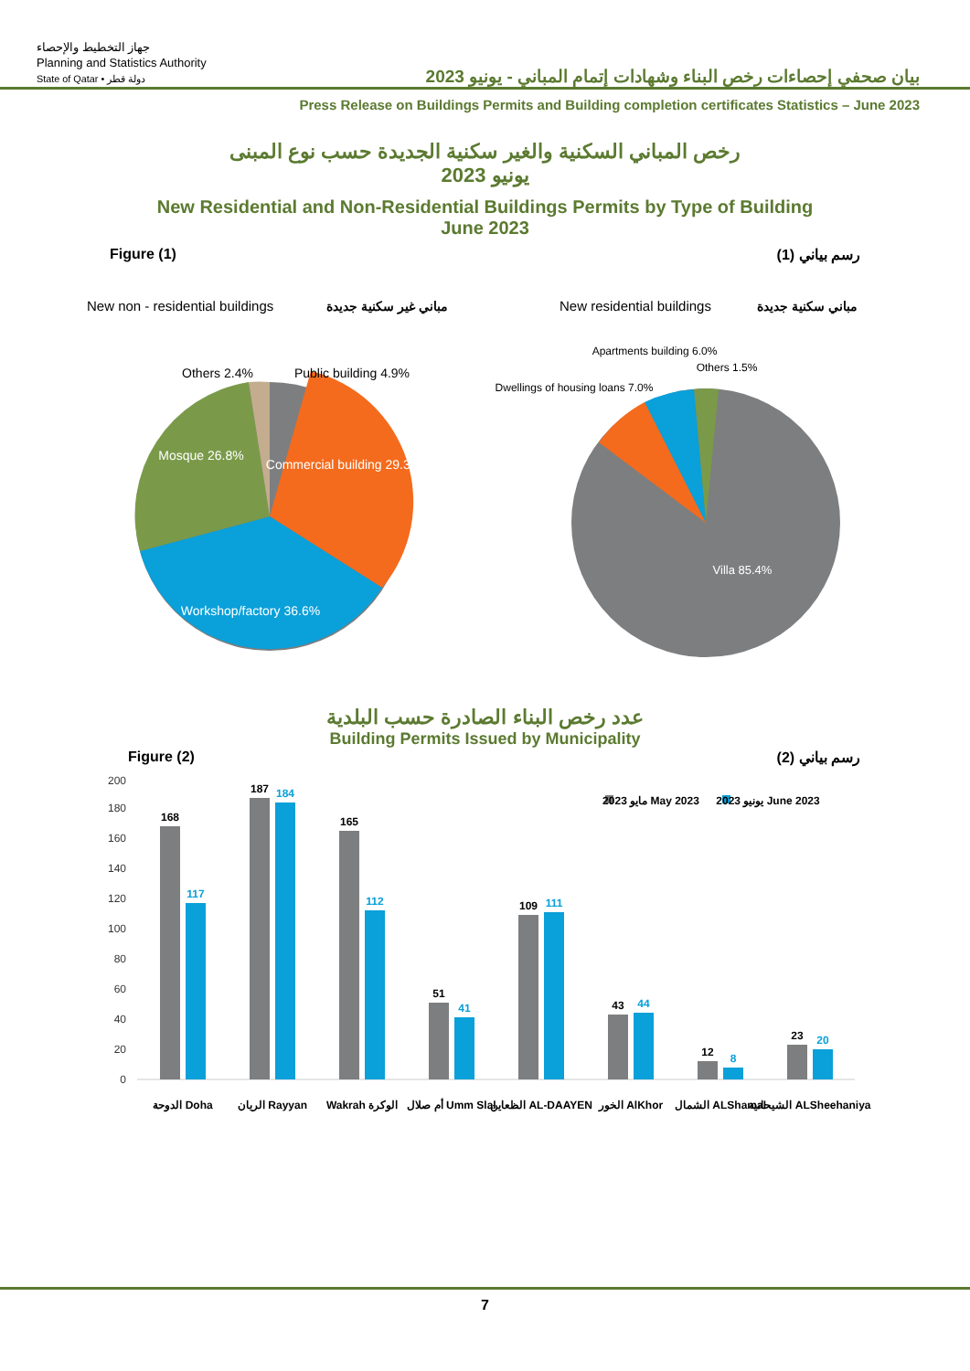جهاز التخطيط والإحصاء
Planning and Statistics Authority
State of Qatar • دولة قطر
بيان صحفي إحصاءات رخص البناء وشهادات إتمام المباني - يونيو 2023
Press Release on Buildings Permits and Building completion certificates Statistics – June 2023
رخص المباني السكنية والغير سكنية الجديدة حسب نوع المبنى
يونيو 2023
New Residential and Non-Residential Buildings Permits by Type of Building
June 2023
Figure (1) رسم بياني (1)
New non - residential buildings
مباني غير سكنية جديدة
New residential buildings
مباني سكنية جديدة
Others 2.4%
Public building 4.9%
Commercial building 29.3%
Mosque 26.8%
Workshop/factory 36.6%
Others 1.5%
Apartments building 6.0%
Dwellings of housing loans 7.0%
Villa 85.4%
عدد رخص البناء الصادرة حسب البلدية
Building Permits Issued by Municipality
Figure (2) رسم بياني (2)
200
180
160
140
120
100
80
60
40
20
0
168
117
الدوحة Doha
187
184
الريان Rayyan
165
112
Wakrah الوكرة
51
41
أم صلال Umm Slal
109
111
الظعاين AL-DAAYEN
43
44
الخور AlKhor
12
8
الشمال ALShamal
23
20
الشيحانية ALSheehaniya
مايو 2023 May 2023
يونيو 2023 June 2023
7